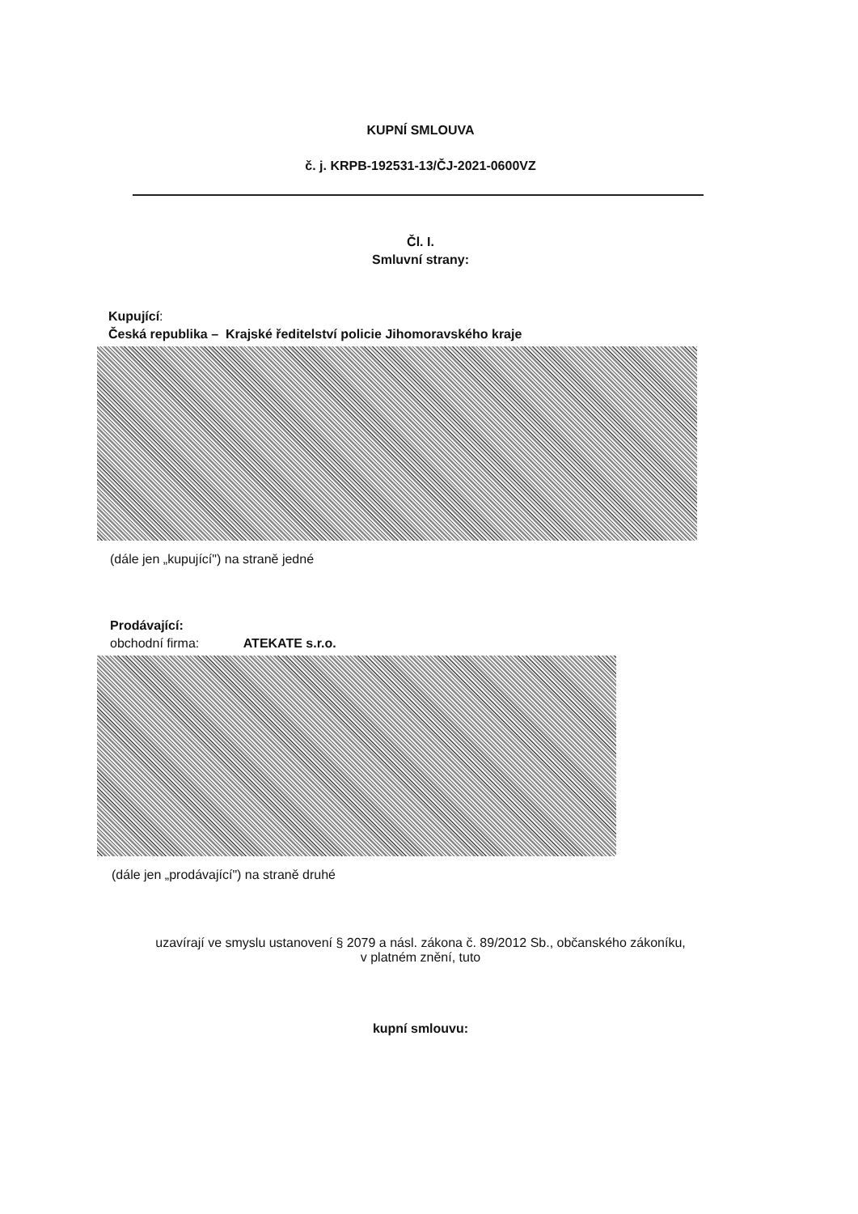KUPNÍ SMLOUVA
č. j. KRPB-192531-13/ČJ-2021-0600VZ
Čl. I.
Smluvní strany:
Kupující:
Česká republika – Krajské ředitelství policie Jihomoravského kraje
(dále jen „kupující") na straně jedné
Prodávající:
obchodní firma: ATEKATE s.r.o.
(dále jen „prodávající") na straně druhé
uzavírají ve smyslu ustanovení § 2079 a násl. zákona č. 89/2012 Sb., občanského zákoníku,
v platném znění, tuto
kupní smlouvu: